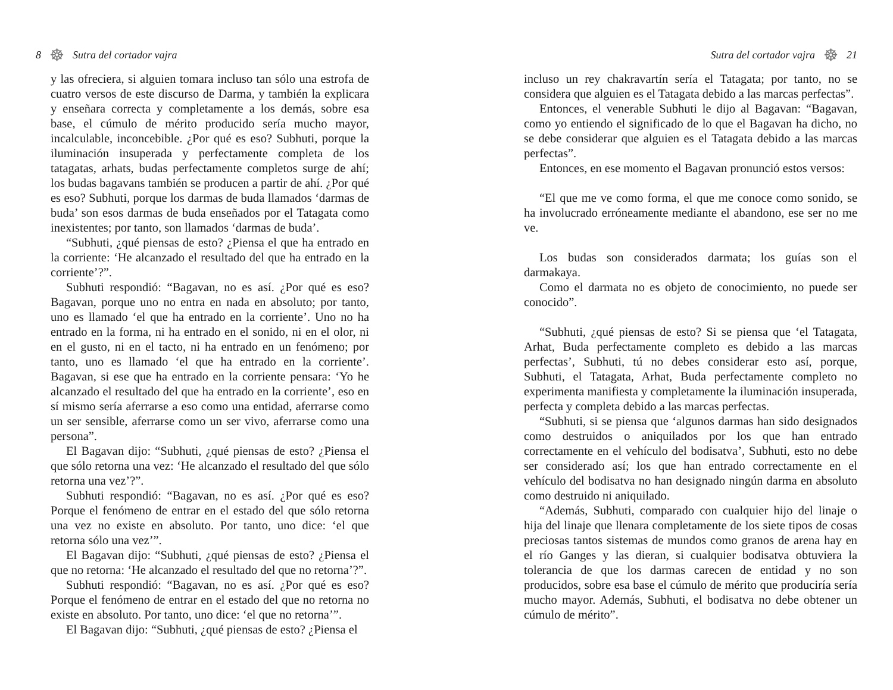8 ☸ Sutra del cortador vajra
y las ofreciera, si alguien tomara incluso tan sólo una estrofa de cuatro versos de este discurso de Darma, y también la explicara y enseñara correcta y completamente a los demás, sobre esa base, el cúmulo de mérito producido sería mucho mayor, incalculable, inconcebible. ¿Por qué es eso? Subhuti, porque la iluminación insuperada y perfectamente completa de los tatagatas, arhats, budas perfectamente completos surge de ahí; los budas bagavans también se producen a partir de ahí. ¿Por qué es eso? Subhuti, porque los darmas de buda llamados ‘darmas de buda’ son esos darmas de buda enseñados por el Tatagata como inexistentes; por tanto, son llamados ‘darmas de buda’.
“Subhuti, ¿qué piensas de esto? ¿Piensa el que ha entrado en la corriente: ‘He alcanzado el resultado del que ha entrado en la corriente’?”.
Subhuti respondió: “Bagavan, no es así. ¿Por qué es eso? Bagavan, porque uno no entra en nada en absoluto; por tanto, uno es llamado ‘el que ha entrado en la corriente’. Uno no ha entrado en la forma, ni ha entrado en el sonido, ni en el olor, ni en el gusto, ni en el tacto, ni ha entrado en un fenómeno; por tanto, uno es llamado ‘el que ha entrado en la corriente’. Bagavan, si ese que ha entrado en la corriente pensara: ‘Yo he alcanzado el resultado del que ha entrado en la corriente’, eso en sí mismo sería aferrarse a eso como una entidad, aferrarse como un ser sensible, aferrarse como un ser vivo, aferrarse como una persona”.
El Bagavan dijo: “Subhuti, ¿qué piensas de esto? ¿Piensa el que sólo retorna una vez: ‘He alcanzado el resultado del que sólo retorna una vez’?”.
Subhuti respondió: “Bagavan, no es así. ¿Por qué es eso? Porque el fenómeno de entrar en el estado del que sólo retorna una vez no existe en absoluto. Por tanto, uno dice: ‘el que retorna sólo una vez’”.
El Bagavan dijo: “Subhuti, ¿qué piensas de esto? ¿Piensa el que no retorna: ‘He alcanzado el resultado del que no retorna’?”.
Subhuti respondió: “Bagavan, no es así. ¿Por qué es eso? Porque el fenómeno de entrar en el estado del que no retorna no existe en absoluto. Por tanto, uno dice: ‘el que no retorna’”.
El Bagavan dijo: “Subhuti, ¿qué piensas de esto? ¿Piensa el
Sutra del cortador vajra ☸ 21
incluso un rey chakravartín sería el Tatagata; por tanto, no se considera que alguien es el Tatagata debido a las marcas perfectas”.
Entonces, el venerable Subhuti le dijo al Bagavan: “Bagavan, como yo entiendo el significado de lo que el Bagavan ha dicho, no se debe considerar que alguien es el Tatagata debido a las marcas perfectas”.
Entonces, en ese momento el Bagavan pronunció estos versos:
“El que me ve como forma, el que me conoce como sonido, se ha involucrado erróneamente mediante el abandono, ese ser no me ve.
Los budas son considerados darmata; los guías son el darmakaya.
Como el darmata no es objeto de conocimiento, no puede ser conocido”.
“Subhuti, ¿qué piensas de esto? Si se piensa que ‘el Tatagata, Arhat, Buda perfectamente completo es debido a las marcas perfectas’, Subhuti, tú no debes considerar esto así, porque, Subhuti, el Tatagata, Arhat, Buda perfectamente completo no experimenta manifiesta y completamente la iluminación insuperada, perfecta y completa debido a las marcas perfectas.
“Subhuti, si se piensa que ‘algunos darmas han sido designados como destruidos o aniquilados por los que han entrado correctamente en el vehículo del bodisatva’, Subhuti, esto no debe ser considerado así; los que han entrado correctamente en el vehículo del bodisatva no han designado ningún darma en absoluto como destruido ni aniquilado.
“Además, Subhuti, comparado con cualquier hijo del linaje o hija del linaje que llenara completamente de los siete tipos de cosas preciosas tantos sistemas de mundos como granos de arena hay en el río Ganges y las dieran, si cualquier bodisatva obtuviera la tolerancia de que los darmas carecen de entidad y no son producidos, sobre esa base el cúmulo de mérito que produciría sería mucho mayor. Además, Subhuti, el bodisatva no debe obtener un cúmulo de mérito”.